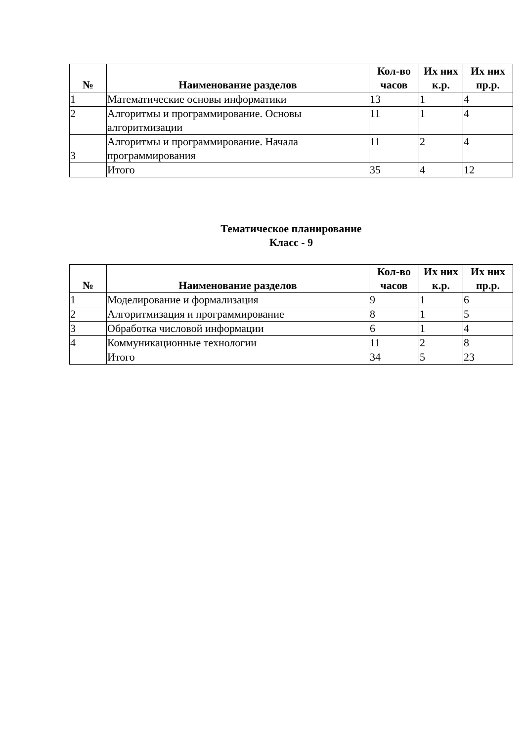| № | Наименование разделов | Кол-во часов | Их них к.р. | Их них пр.р. |
| --- | --- | --- | --- | --- |
| 1 | Математические основы информатики | 13 | 1 | 4 |
| 2 | Алгоритмы и программирование. Основы алгоритмизации | 11 | 1 | 4 |
| 3 | Алгоритмы и программирование. Начала программирования | 11 | 2 | 4 |
| | Итого | 35 | 4 | 12 |
Тематическое планирование
Класс - 9
| № | Наименование разделов | Кол-во часов | Их них к.р. | Их них пр.р. |
| --- | --- | --- | --- | --- |
| 1 | Моделирование и формализация | 9 | 1 | 6 |
| 2 | Алгоритмизация и программирование | 8 | 1 | 5 |
| 3 | Обработка числовой информации | 6 | 1 | 4 |
| 4 | Коммуникационные технологии | 11 | 2 | 8 |
| | Итого | 34 | 5 | 23 |